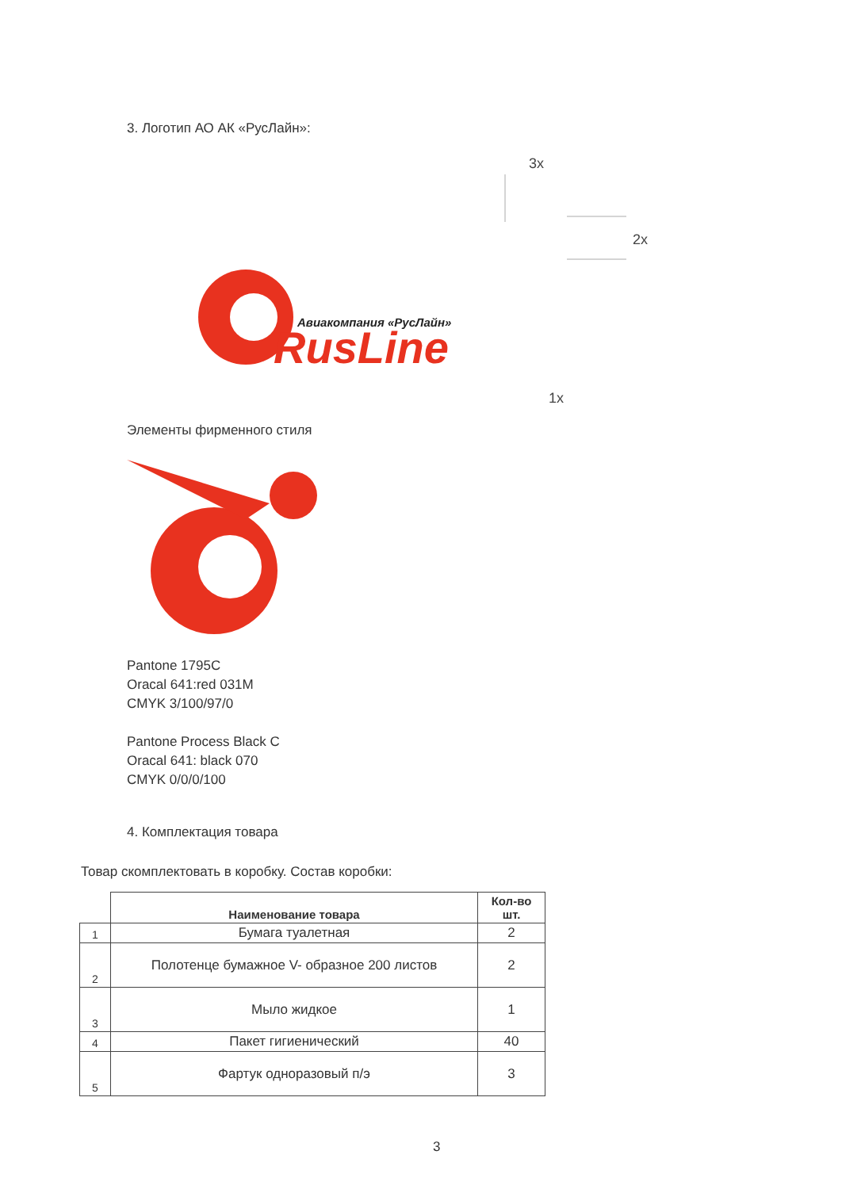3. Логотип АО АК «РусЛайн»:
3x
2x
1x
Авиакомпания «РусЛайн»
RusLine
Элементы фирменного стиля
Pantone 1795C
Oracal 641:red 031M
CMYK 3/100/97/0
Pantone Process Black C
Oracal 641: black 070
CMYK 0/0/0/100
4. Комплектация товара
Товар скомплектовать в коробку. Состав коробки:
| | Наименование товара | Кол-во шт. |
| --- | --- | --- |
| 1 | Бумага туалетная | 2 |
| 2 | Полотенце бумажное V- образное 200 листов | 2 |
| 3 | Мыло жидкое | 1 |
| 4 | Пакет гигиенический | 40 |
| 5 | Фартук одноразовый п/э | 3 |
3